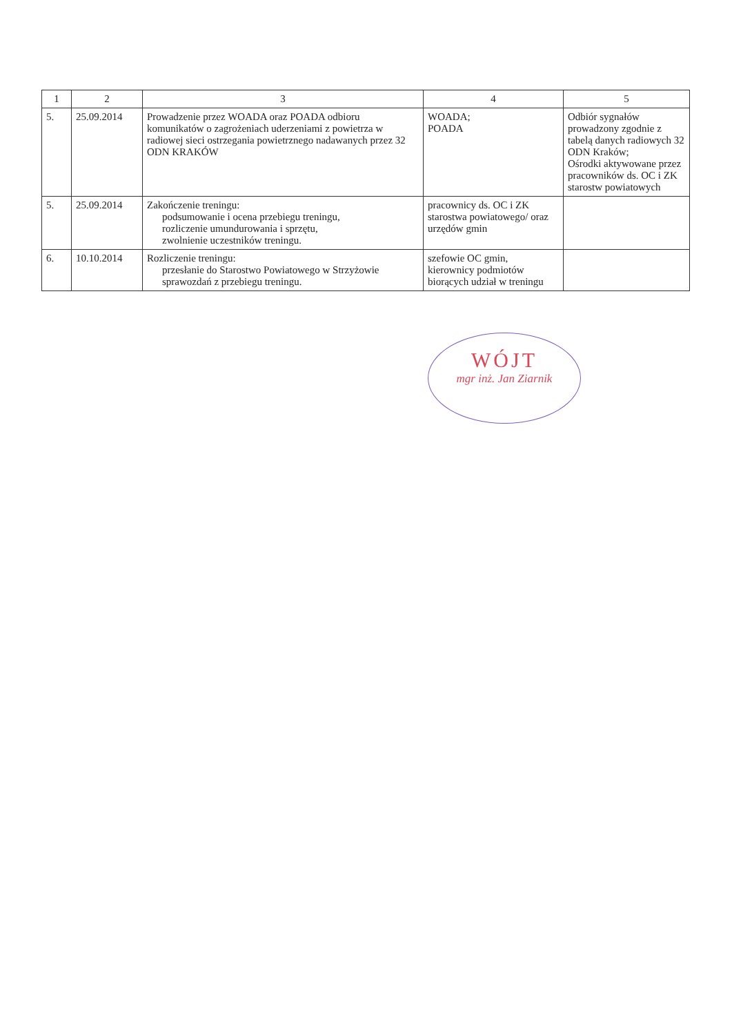| 1 | 2 | 3 | 4 | 5 |
| --- | --- | --- | --- | --- |
| 5. | 25.09.2014 | Prowadzenie przez WOADA oraz POADA odbioru komunikatów o zagrożeniach uderzeniami z powietrza w radiowej sieci ostrzegania powietrznego nadawanych przez 32 ODN KRAKÓW | WOADA; POADA | Odbiór sygnałów prowadzony zgodnie z tabelą danych radiowych 32 ODN Kraków; Ośrodki aktywowane przez pracowników ds. OC i ZK starostw powiatowych |
| 5. | 25.09.2014 | Zakończenie treningu: podsumowanie i ocena przebiegu treningu, rozliczenie umundurowania i sprzętu, zwolnienie uczestników treningu. | pracownicy ds. OC i ZK starostwa powiatowego/ oraz urzędów gmin | |
| 6. | 10.10.2014 | Rozliczenie treningu: przesłanie do Starostwo Powiatowego w Strzyżowie sprawozdań z przebiegu treningu. | szefowie OC gmin, kierownicy podmiotów biorących udział w treningu | |
WÓJT
mgr inż. Jan Ziarnik